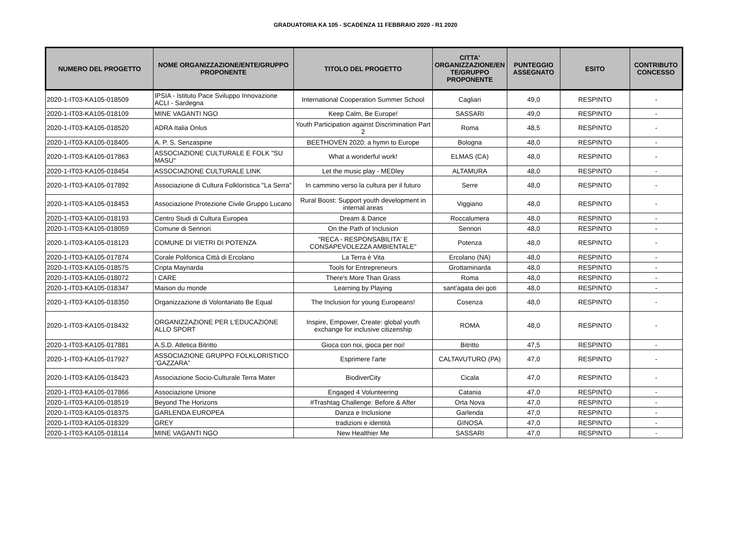GRADUATORIA KA 105 - SCADENZA 11 FEBBRAIO 2020 - R1 2020
| NUMERO DEL PROGETTO | NOME ORGANIZZAZIONE/ENTE/GRUPPO PROPONENTE | TITOLO DEL PROGETTO | CITTA' ORGANIZZAZIONE/EN TE/GRUPPO PROPONENTE | PUNTEGGIO ASSEGNATO | ESITO | CONTRIBUTO CONCESSO |
| --- | --- | --- | --- | --- | --- | --- |
| 2020-1-IT03-KA105-018509 | IPSIA - Istituto Pace Sviluppo Innovazione ACLI - Sardegna | International Cooperation Summer School | Cagliari | 49,0 | RESPINTO | - |
| 2020-1-IT03-KA105-018109 | MINE VAGANTI NGO | Keep Calm, Be Europe! | SASSARI | 49,0 | RESPINTO | - |
| 2020-1-IT03-KA105-018520 | ADRA Italia Onlus | Youth Participation against Discrimination Part 2 | Roma | 48,5 | RESPINTO | - |
| 2020-1-IT03-KA105-018405 | A. P. S. Senzaspine | BEETHOVEN 2020: a hymn to Europe | Bologna | 48,0 | RESPINTO | - |
| 2020-1-IT03-KA105-017863 | ASSOCIAZIONE CULTURALE E FOLK "SU MASU" | What a wonderful work! | ELMAS (CA) | 48,0 | RESPINTO | - |
| 2020-1-IT03-KA105-018454 | ASSOCIAZIONE CULTURALE LINK | Let the music play - MEDley | ALTAMURA | 48,0 | RESPINTO | - |
| 2020-1-IT03-KA105-017892 | Associazione di Cultura Folkloristica "La Serra" | In cammino verso la cultura per il futuro | Serre | 48,0 | RESPINTO | - |
| 2020-1-IT03-KA105-018453 | Associazione Protezione Civile Gruppo Lucano | Rural Boost: Support youth development in internal areas | Viggiano | 48,0 | RESPINTO | - |
| 2020-1-IT03-KA105-018193 | Centro Studi di Cultura Europea | Dream & Dance | Roccalumera | 48,0 | RESPINTO | - |
| 2020-1-IT03-KA105-018059 | Comune di Sennori | On the Path of Inclusion | Sennori | 48,0 | RESPINTO | - |
| 2020-1-IT03-KA105-018123 | COMUNE DI VIETRI DI POTENZA | "RECA - RESPONSABILITA' E CONSAPEVOLEZZA AMBIENTALE" | Potenza | 48,0 | RESPINTO | - |
| 2020-1-IT03-KA105-017874 | Corale Polifonica Città di Ercolano | La Terra è Vita | Ercolano (NA) | 48,0 | RESPINTO | - |
| 2020-1-IT03-KA105-018575 | Cripta Maynarda | Tools for Entrepreneurs | Grottaminarda | 48,0 | RESPINTO | - |
| 2020-1-IT03-KA105-018072 | I CARE | There's More Than Grass | Roma | 48,0 | RESPINTO | - |
| 2020-1-IT03-KA105-018347 | Maison du monde | Learning by Playing | sant'agata dei goti | 48,0 | RESPINTO | - |
| 2020-1-IT03-KA105-018350 | Organizzazione di Volontariato Be Equal | The Inclusion for young Europeans! | Cosenza | 48,0 | RESPINTO | - |
| 2020-1-IT03-KA105-018432 | ORGANIZZAZIONE PER L'EDUCAZIONE ALLO SPORT | Inspire, Empower, Create: global youth exchange for inclusive citizenship | ROMA | 48,0 | RESPINTO | - |
| 2020-1-IT03-KA105-017881 | A.S.D. Atletica Bitritto | Gioca con noi, gioca per noi! | Bitritto | 47,5 | RESPINTO | - |
| 2020-1-IT03-KA105-017927 | ASSOCIAZIONE GRUPPO FOLKLORISTICO "GAZZARA" | Esprimere l'arte | CALTAVUTURO (PA) | 47,0 | RESPINTO | - |
| 2020-1-IT03-KA105-018423 | Associazione Socio-Culturale Terra Mater | BiodiverCity | Cicala | 47,0 | RESPINTO | - |
| 2020-1-IT03-KA105-017866 | Associazione Unione | Engaged 4 Volunteering | Catania | 47,0 | RESPINTO | - |
| 2020-1-IT03-KA105-018519 | Beyond The Horizons | #Trashtag Challenge: Before & After | Orta Nova | 47,0 | RESPINTO | - |
| 2020-1-IT03-KA105-018375 | GARLENDA EUROPEA | Danza e Inclusione | Garlenda | 47,0 | RESPINTO | - |
| 2020-1-IT03-KA105-018329 | GREY | tradizioni e identità | GINOSA | 47,0 | RESPINTO | - |
| 2020-1-IT03-KA105-018114 | MINE VAGANTI NGO | New Healthier Me | SASSARI | 47,0 | RESPINTO | - |